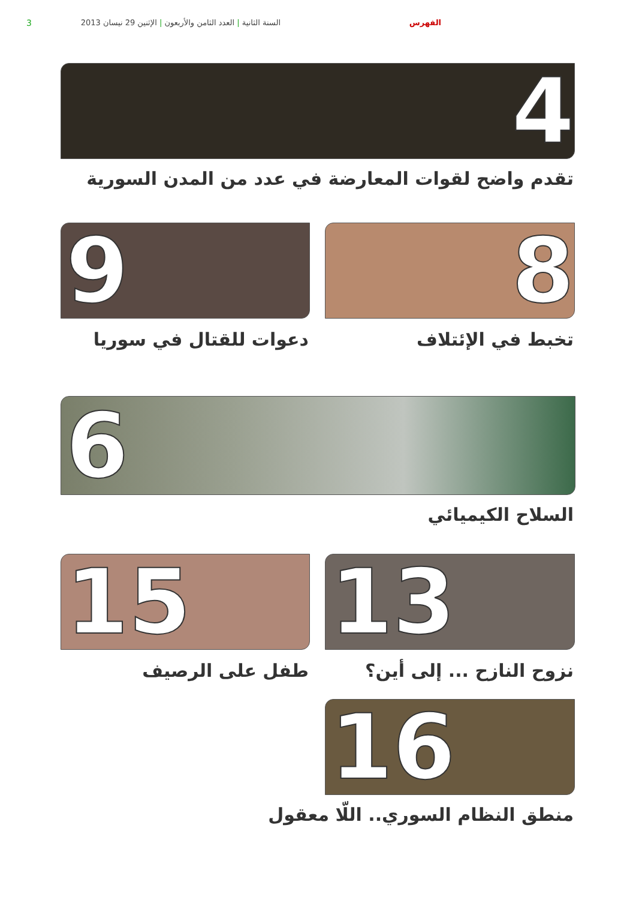الفهرس
السنة الثانية | العدد الثامن والأربعون | الإثنين 29 نيسان 2013
3
4
تقدم واضح لقوات المعارضة في عدد من المدن السورية
8
9
تخبط في الإئتلاف دعوات للقتال في سوريا
6
السلاح الكيميائي
13
15
نزوح النازح ... إلى أين؟ طفل على الرصيف
16
منطق النظام السوري.. اللّا معقول